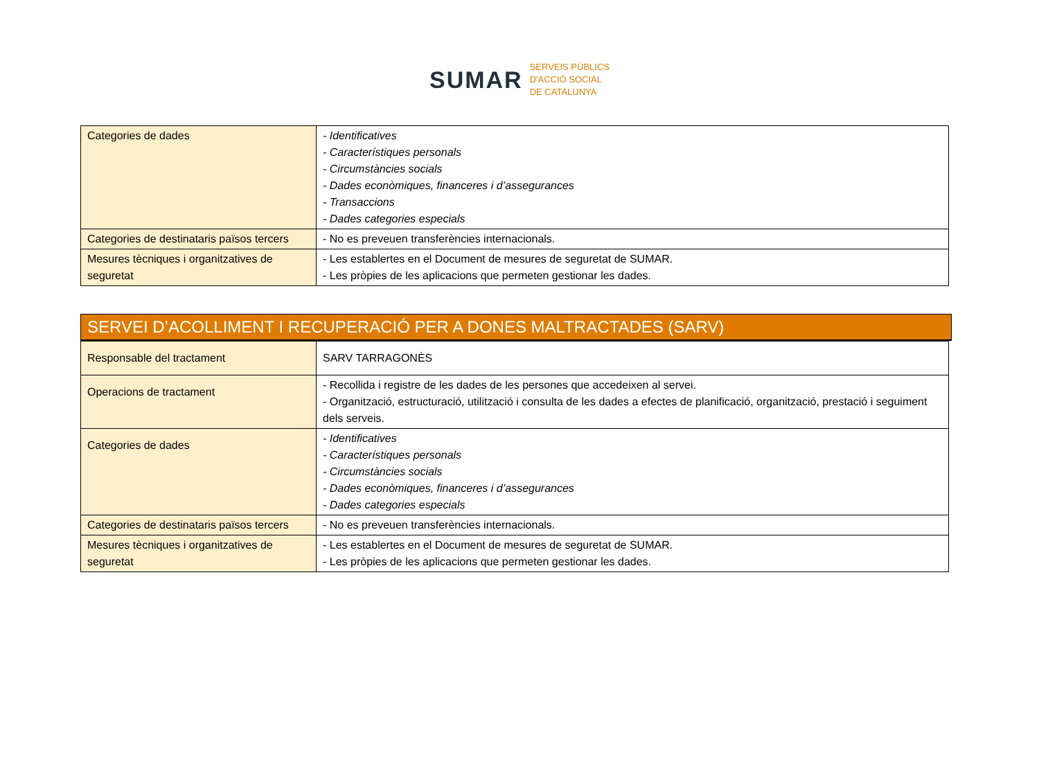SUMAR
SERVEIS PÚBLICS
D'ACCIÓ SOCIAL
DE CATALUNYA
| Categories de dades | - Identificatives - Característiques personals - Circumstàncies socials - Dades econòmiques, financeres i d’assegurances - Transaccions - Dades categories especials |
| Categories de destinataris països tercers | - No es preveuen transferències internacionals. |
| Mesures tècniques i organitzatives de seguretat | - Les establertes en el Document de mesures de seguretat de SUMAR. - Les pròpies de les aplicacions que permeten gestionar les dades. |
SERVEI D’ACOLLIMENT I RECUPERACIÓ PER A DONES MALTRACTADES (SARV)
| Responsable del tractament | SARV TARRAGONÈS |
| Operacions de tractament | - Recollida i registre de les dades de les persones que accedeixen al servei. - Organització, estructuració, utilització i consulta de les dades a efectes de planificació, organització, prestació i seguiment dels serveis. |
| Categories de dades | - Identificatives - Característiques personals - Circumstàncies socials - Dades econòmiques, financeres i d’assegurances - Dades categories especials |
| Categories de destinataris països tercers | - No es preveuen transferències internacionals. |
| Mesures tècniques i organitzatives de seguretat | - Les establertes en el Document de mesures de seguretat de SUMAR. - Les pròpies de les aplicacions que permeten gestionar les dades. |